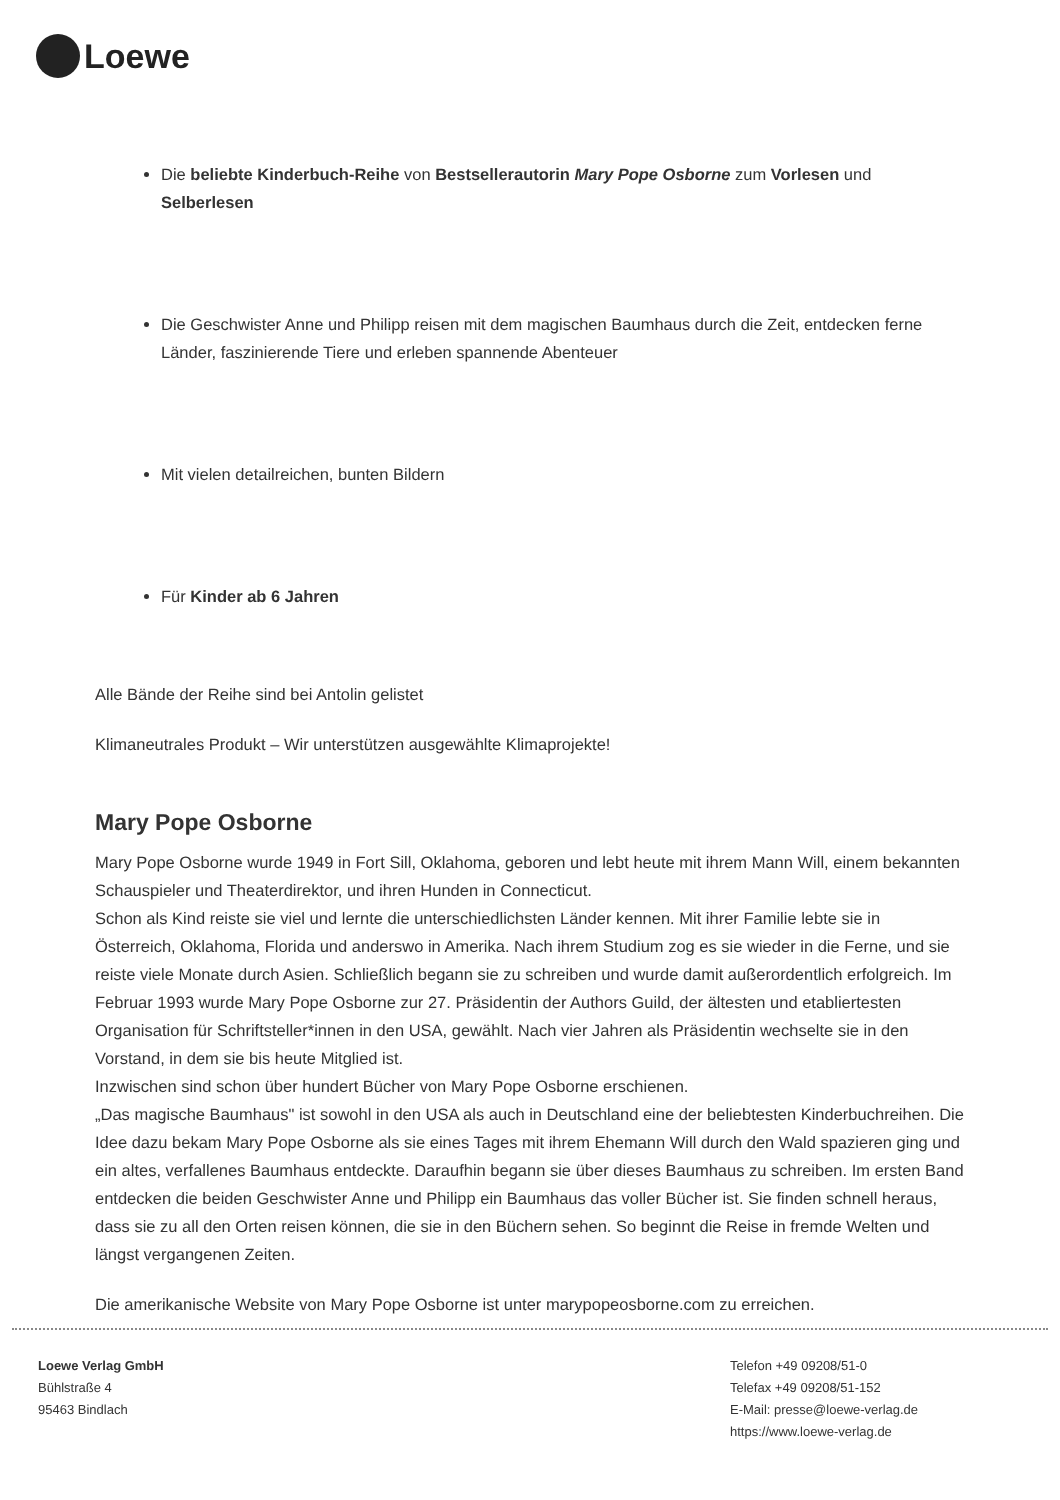Loewe
Die beliebte Kinderbuch-Reihe von Bestsellerautorin Mary Pope Osborne zum Vorlesen und Selberlesen
Die Geschwister Anne und Philipp reisen mit dem magischen Baumhaus durch die Zeit, entdecken ferne Länder, faszinierende Tiere und erleben spannende Abenteuer
Mit vielen detailreichen, bunten Bildern
Für Kinder ab 6 Jahren
Alle Bände der Reihe sind bei Antolin gelistet
Klimaneutrales Produkt – Wir unterstützen ausgewählte Klimaprojekte!
Mary Pope Osborne
Mary Pope Osborne wurde 1949 in Fort Sill, Oklahoma, geboren und lebt heute mit ihrem Mann Will, einem bekannten Schauspieler und Theaterdirektor, und ihren Hunden in Connecticut.
Schon als Kind reiste sie viel und lernte die unterschiedlichsten Länder kennen. Mit ihrer Familie lebte sie in Österreich, Oklahoma, Florida und anderswo in Amerika. Nach ihrem Studium zog es sie wieder in die Ferne, und sie reiste viele Monate durch Asien. Schließlich begann sie zu schreiben und wurde damit außerordentlich erfolgreich. Im Februar 1993 wurde Mary Pope Osborne zur 27. Präsidentin der Authors Guild, der ältesten und etabliertesten Organisation für Schriftsteller*innen in den USA, gewählt. Nach vier Jahren als Präsidentin wechselte sie in den Vorstand, in dem sie bis heute Mitglied ist.
Inzwischen sind schon über hundert Bücher von Mary Pope Osborne erschienen.
„Das magische Baumhaus" ist sowohl in den USA als auch in Deutschland eine der beliebtesten Kinderbuchreihen. Die Idee dazu bekam Mary Pope Osborne als sie eines Tages mit ihrem Ehemann Will durch den Wald spazieren ging und ein altes, verfallenes Baumhaus entdeckte. Daraufhin begann sie über dieses Baumhaus zu schreiben. Im ersten Band entdecken die beiden Geschwister Anne und Philipp ein Baumhaus das voller Bücher ist. Sie finden schnell heraus, dass sie zu all den Orten reisen können, die sie in den Büchern sehen. So beginnt die Reise in fremde Welten und längst vergangenen Zeiten.
Die amerikanische Website von Mary Pope Osborne ist unter marypopeosborne.com zu erreichen.
Loewe Verlag GmbH
Bühlstraße 4
95463 Bindlach
Telefon +49 09208/51-0
Telefax +49 09208/51-152
E-Mail: presse@loewe-verlag.de
https://www.loewe-verlag.de